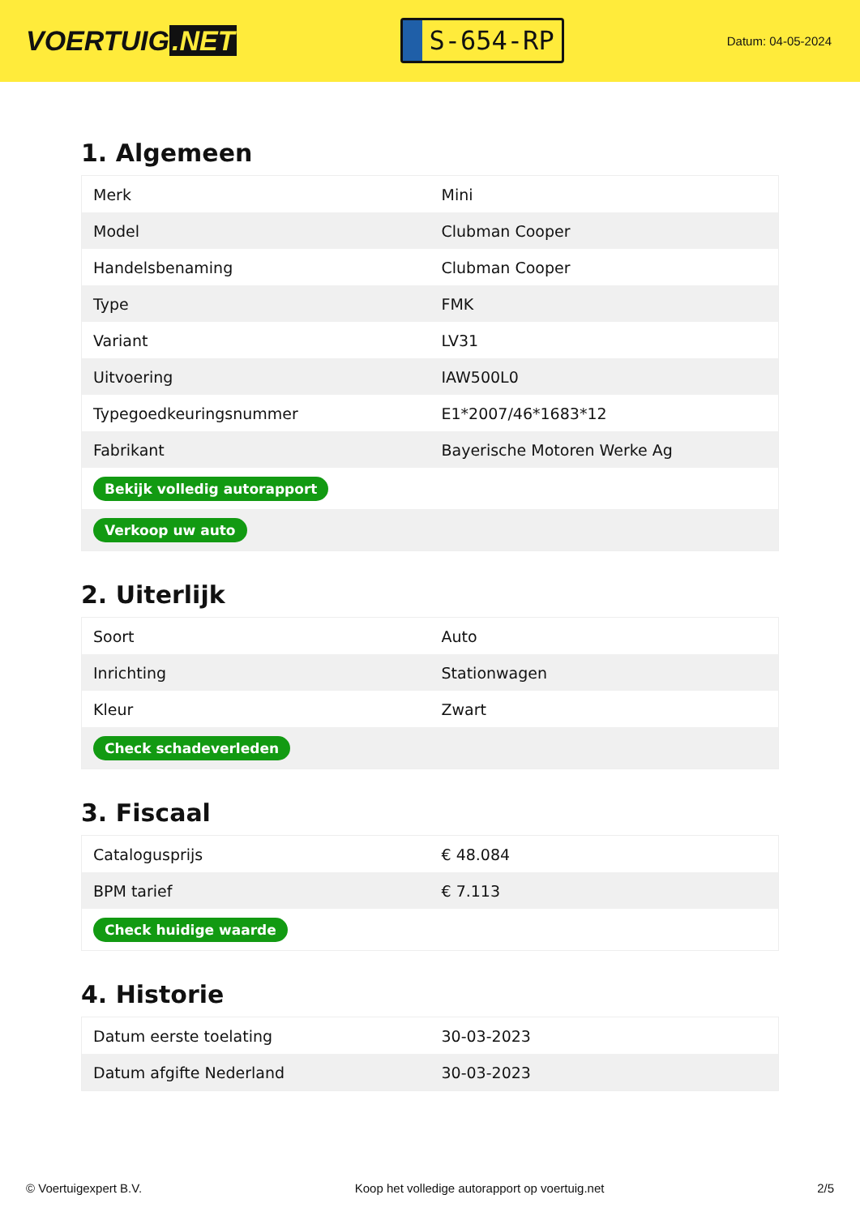VOERTUIG.NET
S-654-RP
Datum: 04-05-2024
1. Algemeen
| Merk | Mini |
| Model | Clubman Cooper |
| Handelsbenaming | Clubman Cooper |
| Type | FMK |
| Variant | LV31 |
| Uitvoering | IAW500L0 |
| Typegoedkeuringsnummer | E1*2007/46*1683*12 |
| Fabrikant | Bayerische Motoren Werke Ag |
| Bekijk volledig autorapport | |
| Verkoop uw auto | |
2. Uiterlijk
| Soort | Auto |
| Inrichting | Stationwagen |
| Kleur | Zwart |
| Check schadeverleden | |
3. Fiscaal
| Catalogusprijs | € 48.084 |
| BPM tarief | € 7.113 |
| Check huidige waarde | |
4. Historie
| Datum eerste toelating | 30-03-2023 |
| Datum afgifte Nederland | 30-03-2023 |
© Voertuigexpert B.V. Koop het volledige autorapport op voertuig.net 2/5